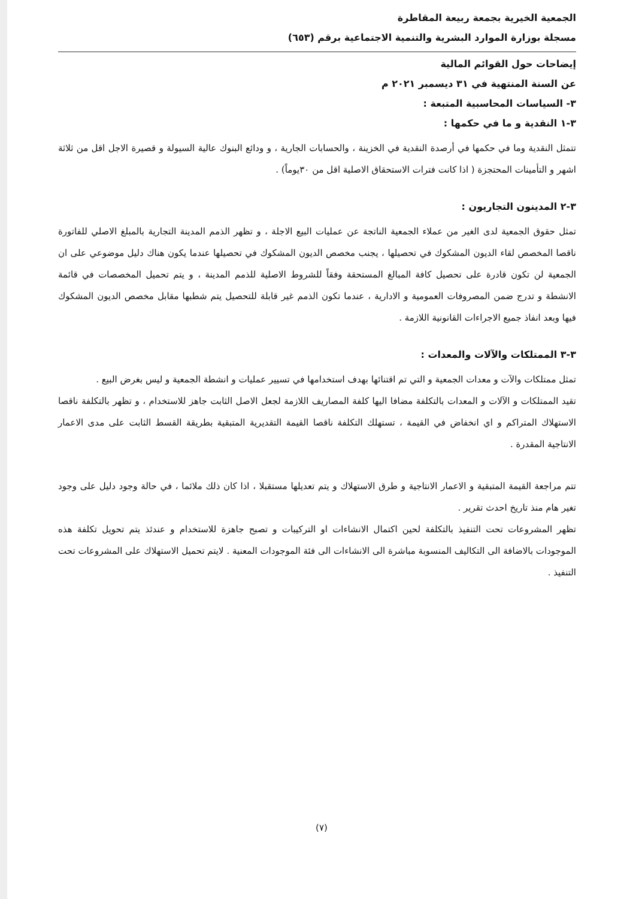الجمعية الخيرية بجمعة ربيعة المقاطرة
مسجلة بوزارة الموارد البشرية والتنمية الاجتماعية برقم (٦٥٣)
إيضاحات حول القوائم المالية
عن السنة المنتهية في ٣١ ديسمبر ٢٠٢١ م
٣- السياسات المحاسبية المتبعة :
٣-١ النقدية و ما في حكمها :
تتمثل النقدية وما في حكمها في أرصدة النقدية في الخزينة ، والحسابات الجارية ، و ودائع البنوك عالية السيولة و قصيرة الاجل اقل من ثلاثة اشهر و التأمينات المحتجزة ( اذا كانت فترات الاستحقاق الاصلية اقل من ٣٠يوماً) .
٣-٢ المدينون التجاريون :
تمثل حقوق الجمعية لدى الغير من عملاء الجمعية الناتجة عن عمليات البيع الاجلة ، و تظهر الذمم المدينة التجارية بالمبلغ الاصلي للفاتورة ناقصا المخصص لقاء الديون المشكوك في تحصيلها ، يجنب مخصص الديون المشكوك في تحصيلها عندما يكون هناك دليل موضوعي على ان الجمعية لن تكون قادرة على تحصيل كافة المبالغ المستحقة وفقاً للشروط الاصلية للذمم المدينة ، و يتم تحميل المخصصات في قائمة الانشطة و تدرج ضمن المصروفات العمومية و الادارية ، عندما تكون الذمم غير قابلة للتحصيل يتم شطبها مقابل مخصص الديون المشكوك فيها وبعد انفاذ جميع الاجراءات القانونية اللازمة .
٣-٣ الممتلكات والآلات والمعدات :
تمثل ممتلكات والآت و معدات الجمعية و التي تم اقتنائها بهدف استخدامها في تسيير عمليات و انشطة الجمعية و ليس بغرض البيع .
تقيد الممتلكات و الآلات و المعدات بالتكلفة مضافا اليها كلفة المصاريف اللازمة لجعل الاصل الثابت جاهز للاستخدام ، و تظهر بالتكلفة ناقصا الاستهلاك المتراكم و اي انخفاض في القيمة ، تستهلك التكلفة ناقصا القيمة التقديرية المتبقية بطريقة القسط الثابت على مدى الاعمار الانتاجية المقدرة .
تتم مراجعة القيمة المتبقية و الاعمار الانتاجية و طرق الاستهلاك و يتم تعديلها مستقبلا ، اذا كان ذلك ملائما ، في حالة وجود دليل على وجود تغير هام منذ تاريخ احدث تقرير .
تظهر المشروعات تحت التنفيذ بالتكلفة لحين اكتمال الانشاءات او التركيبات و تصبح جاهزة للاستخدام و عندئذ يتم تحويل تكلفة هذه الموجودات بالاضافة الى التكاليف المنسوبة مباشرة الى الانشاءات الى فئة الموجودات المعنية . لايتم تحميل الاستهلاك على المشروعات تحت التنفيذ .
(٧)